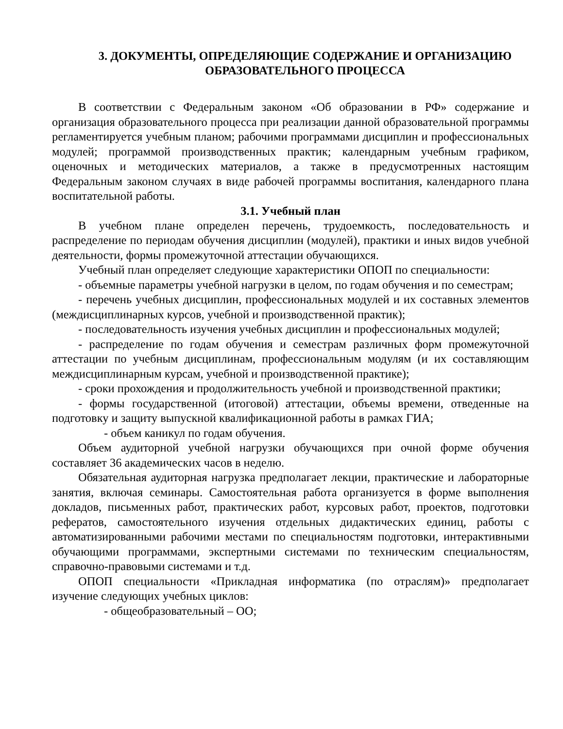3. ДОКУМЕНТЫ, ОПРЕДЕЛЯЮЩИЕ СОДЕРЖАНИЕ И ОРГАНИЗАЦИЮ ОБРАЗОВАТЕЛЬНОГО ПРОЦЕССА
В соответствии с Федеральным законом «Об образовании в РФ» содержание и организация образовательного процесса при реализации данной образовательной программы регламентируется учебным планом; рабочими программами дисциплин и профессиональных модулей; программой производственных практик; календарным учебным графиком, оценочных и методических материалов, а также в предусмотренных настоящим Федеральным законом случаях в виде рабочей программы воспитания, календарного плана воспитательной работы.
3.1. Учебный план
В учебном плане определен перечень, трудоемкость, последовательность и распределение по периодам обучения дисциплин (модулей), практики и иных видов учебной деятельности, формы промежуточной аттестации обучающихся.
Учебный план определяет следующие характеристики ОПОП по специальности:
- объемные параметры учебной нагрузки в целом, по годам обучения и по семестрам;
- перечень учебных дисциплин, профессиональных модулей и их составных элементов (междисциплинарных курсов, учебной и производственной практик);
- последовательность изучения учебных дисциплин и профессиональных модулей;
- распределение по годам обучения и семестрам различных форм промежуточной аттестации по учебным дисциплинам, профессиональным модулям (и их составляющим междисциплинарным курсам, учебной и производственной практике);
- сроки прохождения и продолжительность учебной и производственной практики;
- формы государственной (итоговой) аттестации, объемы времени, отведенные на подготовку и защиту выпускной квалификационной работы в рамках ГИА;
- объем каникул по годам обучения.
Объем аудиторной учебной нагрузки обучающихся при очной форме обучения составляет 36 академических часов в неделю.
Обязательная аудиторная нагрузка предполагает лекции, практические и лабораторные занятия, включая семинары. Самостоятельная работа организуется в форме выполнения докладов, письменных работ, практических работ, курсовых работ, проектов, подготовки рефератов, самостоятельного изучения отдельных дидактических единиц, работы с автоматизированными рабочими местами по специальностям подготовки, интерактивными обучающими программами, экспертными системами по техническим специальностям, справочно-правовыми системами и т.д.
ОПОП специальности «Прикладная информатика (по отраслям)» предполагает изучение следующих учебных циклов:
- общеобразовательный – ОО;